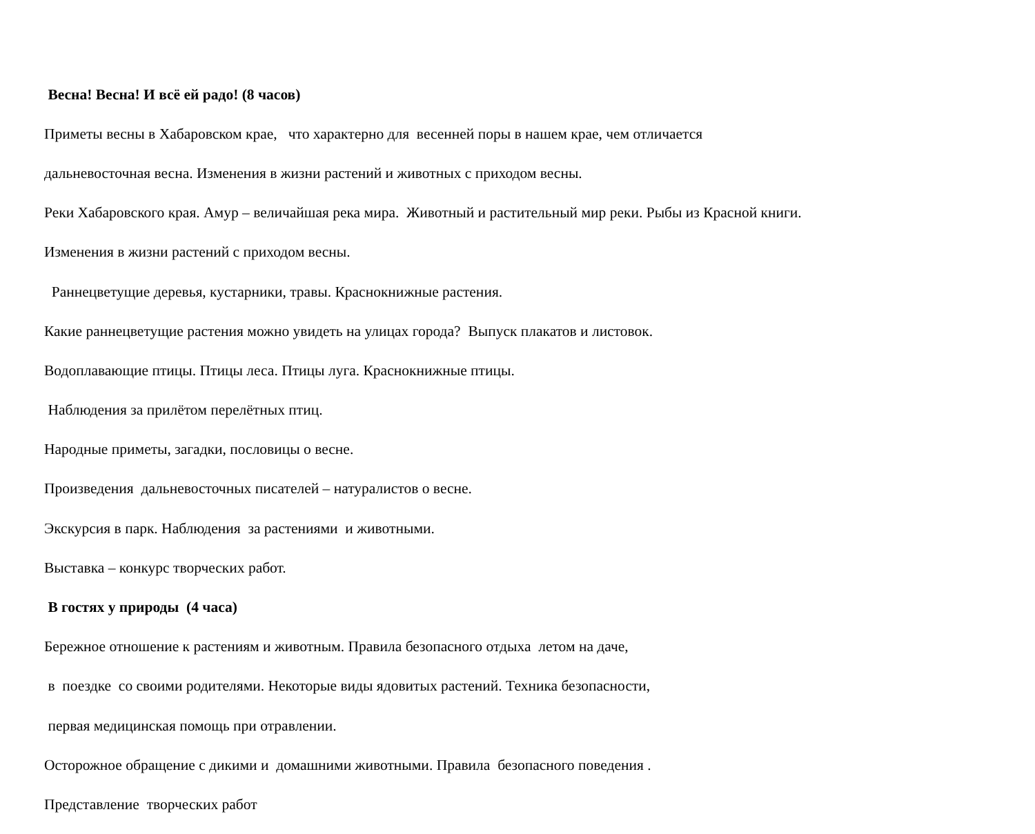Весна! Весна! И всё ей радо! (8 часов)
Приметы весны в Хабаровском крае, что характерно для весенней поры в нашем крае, чем отличается
дальневосточная весна. Изменения в жизни растений и животных с приходом весны.
Реки Хабаровского края. Амур – величайшая река мира. Животный и растительный мир реки. Рыбы из Красной книги.
Изменения в жизни растений с приходом весны.
Раннецветущие деревья, кустарники, травы. Краснокнижные растения.
Какие раннецветущие растения можно увидеть на улицах города? Выпуск плакатов и листовок.
Водоплавающие птицы. Птицы леса. Птицы луга. Краснокнижные птицы.
Наблюдения за прилётом перелётных птиц.
Народные приметы, загадки, пословицы о весне.
Произведения дальневосточных писателей – натуралистов о весне.
Экскурсия в парк. Наблюдения за растениями и животными.
Выставка – конкурс творческих работ.
В гостях у природы (4 часа)
Бережное отношение к растениям и животным. Правила безопасного отдыха летом на даче,
в поездке со своими родителями. Некоторые виды ядовитых растений. Техника безопасности,
первая медицинская помощь при отравлении.
Осторожное обращение с дикими и домашними животными. Правила безопасного поведения .
Представление творческих работ